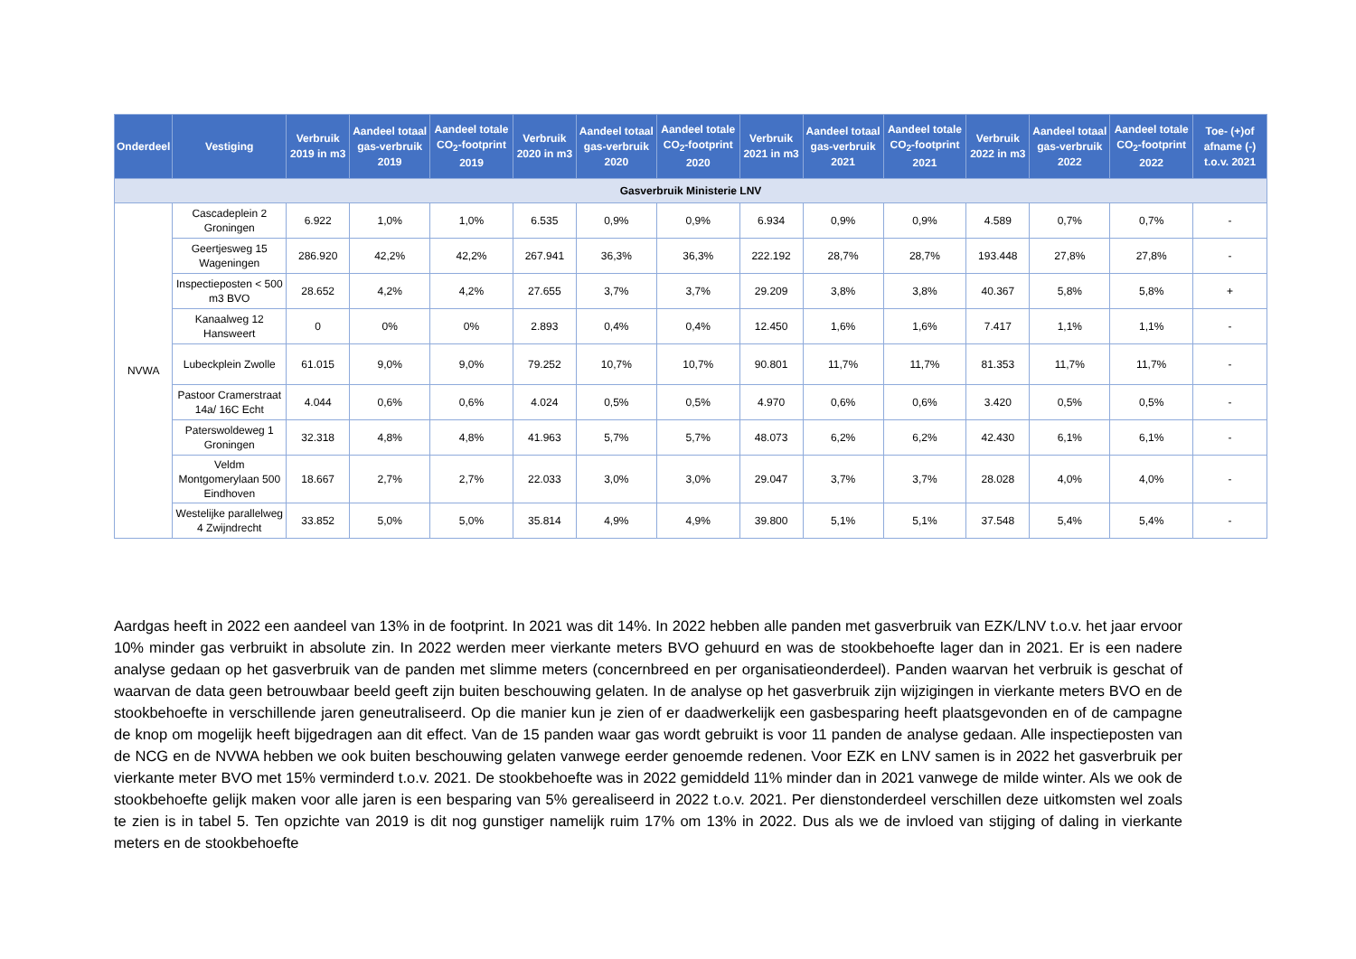| Onderdeel | Vestiging | Verbruik 2019 in m3 | Aandeel totaal gas-verbruik 2019 | Aandeel totale CO<sub>2</sub>-footprint 2019 | Verbruik 2020 in m3 | Aandeel totaal gas-verbruik 2020 | Aandeel totale CO<sub>2</sub>-footprint 2020 | Verbruik 2021 in m3 | Aandeel totaal gas-verbruik 2021 | Aandeel totale CO<sub>2</sub>-footprint 2021 | Verbruik 2022 in m3 | Aandeel totaal gas-verbruik 2022 | Aandeel totale CO<sub>2</sub>-footprint 2022 | Toe- (+)of afname (-) t.o.v. 2021 |
| --- | --- | --- | --- | --- | --- | --- | --- | --- | --- | --- | --- | --- | --- | --- |
| Gasverbruik Ministerie LNV | | | | | | | | | | | | | | |
| NVWA | Cascadeplein 2 Groningen | 6.922 | 1,0% | 1,0% | 6.535 | 0,9% | 0,9% | 6.934 | 0,9% | 0,9% | 4.589 | 0,7% | 0,7% | - |
| | Geertjesweg 15 Wageningen | 286.920 | 42,2% | 42,2% | 267.941 | 36,3% | 36,3% | 222.192 | 28,7% | 28,7% | 193.448 | 27,8% | 27,8% | - |
| | Inspectieposten < 500 m3 BVO | 28.652 | 4,2% | 4,2% | 27.655 | 3,7% | 3,7% | 29.209 | 3,8% | 3,8% | 40.367 | 5,8% | 5,8% | + |
| | Kanaalweg 12 Hansweert | 0 | 0% | 0% | 2.893 | 0,4% | 0,4% | 12.450 | 1,6% | 1,6% | 7.417 | 1,1% | 1,1% | - |
| | Lubeckplein Zwolle | 61.015 | 9,0% | 9,0% | 79.252 | 10,7% | 10,7% | 90.801 | 11,7% | 11,7% | 81.353 | 11,7% | 11,7% | - |
| | Pastoor Cramerstraat 14a/ 16C Echt | 4.044 | 0,6% | 0,6% | 4.024 | 0,5% | 0,5% | 4.970 | 0,6% | 0,6% | 3.420 | 0,5% | 0,5% | - |
| | Paterswoldeweg 1 Groningen | 32.318 | 4,8% | 4,8% | 41.963 | 5,7% | 5,7% | 48.073 | 6,2% | 6,2% | 42.430 | 6,1% | 6,1% | - |
| | Veldm Montgomerylaan 500 Eindhoven | 18.667 | 2,7% | 2,7% | 22.033 | 3,0% | 3,0% | 29.047 | 3,7% | 3,7% | 28.028 | 4,0% | 4,0% | - |
| | Westelijke parallelweg 4 Zwijndrecht | 33.852 | 5,0% | 5,0% | 35.814 | 4,9% | 4,9% | 39.800 | 5,1% | 5,1% | 37.548 | 5,4% | 5,4% | - |
Aardgas heeft in 2022 een aandeel van 13% in de footprint. In 2021 was dit 14%. In 2022 hebben alle panden met gasverbruik van EZK/LNV t.o.v. het jaar ervoor 10% minder gas verbruikt in absolute zin. In 2022 werden meer vierkante meters BVO gehuurd en was de stookbehoefte lager dan in 2021. Er is een nadere analyse gedaan op het gasverbruik van de panden met slimme meters (concernbreed en per organisatieonderdeel). Panden waarvan het verbruik is geschat of waarvan de data geen betrouwbaar beeld geeft zijn buiten beschouwing gelaten. In de analyse op het gasverbruik zijn wijzigingen in vierkante meters BVO en de stookbehoefte in verschillende jaren geneutraliseerd. Op die manier kun je zien of er daadwerkelijk een gasbesparing heeft plaatsgevonden en of de campagne de knop om mogelijk heeft bijgedragen aan dit effect. Van de 15 panden waar gas wordt gebruikt is voor 11 panden de analyse gedaan. Alle inspectieposten van de NCG en de NVWA hebben we ook buiten beschouwing gelaten vanwege eerder genoemde redenen. Voor EZK en LNV samen is in 2022 het gasverbruik per vierkante meter BVO met 15% verminderd t.o.v. 2021. De stookbehoefte was in 2022 gemiddeld 11% minder dan in 2021 vanwege de milde winter. Als we ook de stookbehoefte gelijk maken voor alle jaren is een besparing van 5% gerealiseerd in 2022 t.o.v. 2021. Per dienstonderdeel verschillen deze uitkomsten wel zoals te zien is in tabel 5. Ten opzichte van 2019 is dit nog gunstiger namelijk ruim 17% om 13% in 2022. Dus als we de invloed van stijging of daling in vierkante meters en de stookbehoefte